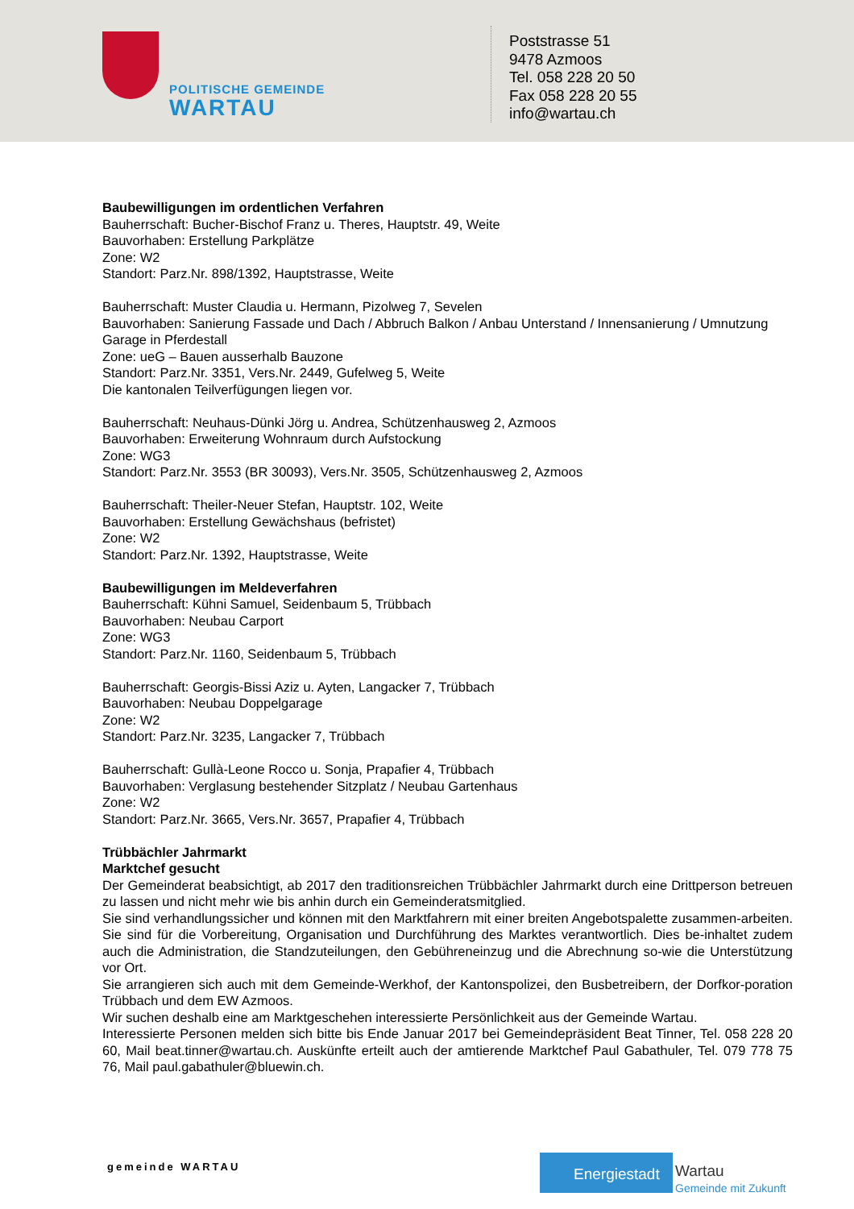POLITISCHE GEMEINDE
WARTAU
Poststrasse 51
9478 Azmoos
Tel. 058 228 20 50
Fax 058 228 20 55
info@wartau.ch
Baubewilligungen im ordentlichen Verfahren
Bauherrschaft: Bucher-Bischof Franz u. Theres, Hauptstr. 49, Weite
Bauvorhaben: Erstellung Parkplätze
Zone: W2
Standort: Parz.Nr. 898/1392, Hauptstrasse, Weite
Bauherrschaft: Muster Claudia u. Hermann, Pizolweg 7, Sevelen
Bauvorhaben: Sanierung Fassade und Dach / Abbruch Balkon / Anbau Unterstand / Innensanierung / Umnutzung Garage in Pferdestall
Zone: ueG – Bauen ausserhalb Bauzone
Standort: Parz.Nr. 3351, Vers.Nr. 2449, Gufelweg 5, Weite
Die kantonalen Teilverfügungen liegen vor.
Bauherrschaft: Neuhaus-Dünki Jörg u. Andrea, Schützenhausweg 2, Azmoos
Bauvorhaben: Erweiterung Wohnraum durch Aufstockung
Zone: WG3
Standort: Parz.Nr. 3553 (BR 30093), Vers.Nr. 3505, Schützenhausweg 2, Azmoos
Bauherrschaft: Theiler-Neuer Stefan, Hauptstr. 102, Weite
Bauvorhaben: Erstellung Gewächshaus (befristet)
Zone: W2
Standort: Parz.Nr. 1392, Hauptstrasse, Weite
Baubewilligungen im Meldeverfahren
Bauherrschaft: Kühni Samuel, Seidenbaum 5, Trübbach
Bauvorhaben: Neubau Carport
Zone: WG3
Standort: Parz.Nr. 1160, Seidenbaum 5, Trübbach
Bauherrschaft: Georgis-Bissi Aziz u. Ayten, Langacker 7, Trübbach
Bauvorhaben: Neubau Doppelgarage
Zone: W2
Standort: Parz.Nr. 3235, Langacker 7, Trübbach
Bauherrschaft: Gullà-Leone Rocco u. Sonja, Prapafier 4, Trübbach
Bauvorhaben: Verglasung bestehender Sitzplatz / Neubau Gartenhaus
Zone: W2
Standort: Parz.Nr. 3665, Vers.Nr. 3657, Prapafier 4, Trübbach
Trübbächler Jahrmarkt
Marktchef gesucht
Der Gemeinderat beabsichtigt, ab 2017 den traditionsreichen Trübbächler Jahrmarkt durch eine Drittperson betreuen zu lassen und nicht mehr wie bis anhin durch ein Gemeinderatsmitglied.
Sie sind verhandlungssicher und können mit den Marktfahrern mit einer breiten Angebotspalette zusammen-arbeiten. Sie sind für die Vorbereitung, Organisation und Durchführung des Marktes verantwortlich. Dies be-inhaltet zudem auch die Administration, die Standzuteilungen, den Gebühreneinzug und die Abrechnung so-wie die Unterstützung vor Ort.
Sie arrangieren sich auch mit dem Gemeinde-Werkhof, der Kantonspolizei, den Busbetreibern, der Dorfkor-poration Trübbach und dem EW Azmoos.
Wir suchen deshalb eine am Marktgeschehen interessierte Persönlichkeit aus der Gemeinde Wartau.
Interessierte Personen melden sich bitte bis Ende Januar 2017 bei Gemeindepräsident Beat Tinner, Tel. 058 228 20 60, Mail beat.tinner@wartau.ch. Auskünfte erteilt auch der amtierende Marktchef Paul Gabathuler, Tel. 079 778 75 76, Mail paul.gabathuler@bluewin.ch.
gemeinde WARTAU
Energiestadt
Wartau
Gemeinde mit Zukunft